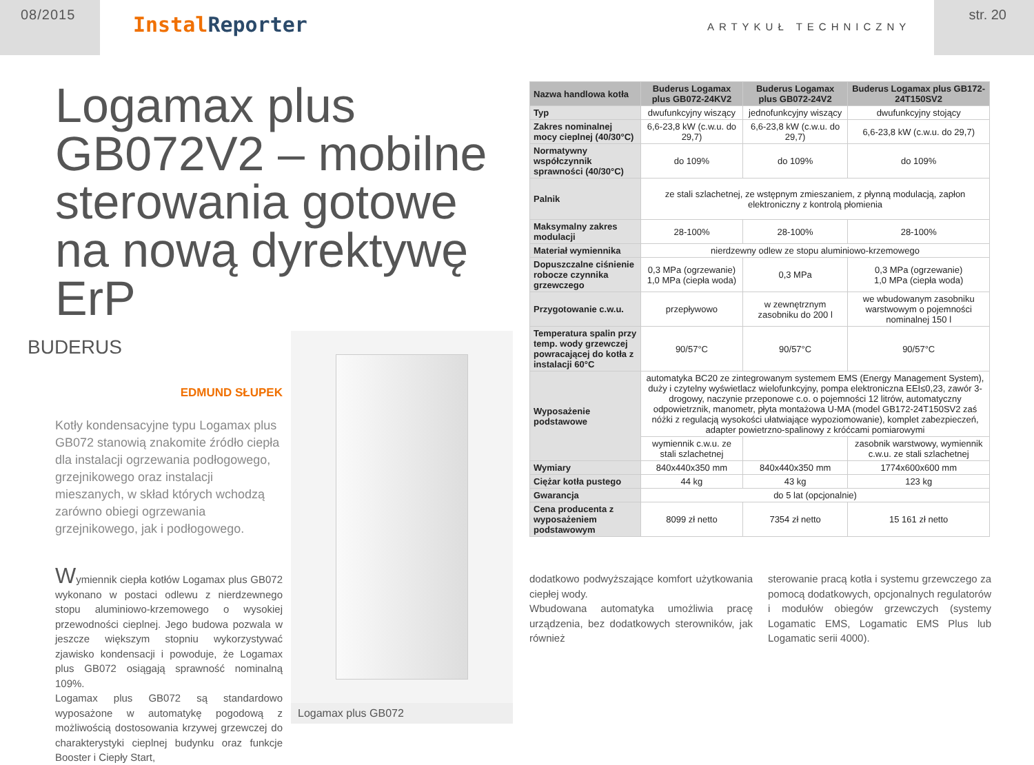08/2015
InstalReporter
ARTYKUŁ TECHNICZNY
str. 20
Logamax plus GB072V2 – mobilne sterowania gotowe na nową dyrektywę ErP
BUDERUS
EDMUND SŁUPEK
Kotły kondensacyjne typu Logamax plus GB072 stanowią znakomite źródło ciepła dla instalacji ogrzewania podłogowego, grzejnikowego oraz instalacji mieszanych, w skład których wchodzą zarówno obiegi ogrzewania grzejnikowego, jak i podłogowego.
Wymiennik ciepła kotłów Logamax plus GB072 wykonano w postaci odlewu z nierdzewnego stopu aluminiowo-krzemowego o wysokiej przewodności cieplnej. Jego budowa pozwala w jeszcze większym stopniu wykorzystywać zjawisko kondensacji i powoduje, że Logamax plus GB072 osiągają sprawność nominalną 109%.
Logamax plus GB072 są standardowo wyposażone w automatykę pogodową z możliwością dostosowania krzywej grzewczej do charakterystyki cieplnej budynku oraz funkcje Booster i Ciepły Start,
Logamax plus GB072
| Nazwa handlowa kotła | Buderus Logamax plus GB072-24KV2 | Buderus Logamax plus GB072-24V2 | Buderus Logamax plus GB172-24T150SV2 |
| --- | --- | --- | --- |
| Typ | dwufunkcyjny wiszący | jednofunkcyjny wiszący | dwufunkcyjny stojący |
| Zakres nominalnej mocy cieplnej (40/30°C) | 6,6-23,8 kW (c.w.u. do 29,7) | 6,6-23,8 kW (c.w.u. do 29,7) | 6,6-23,8 kW (c.w.u. do 29,7) |
| Normatywny współczynnik sprawności (40/30°C) | do 109% | do 109% | do 109% |
| Palnik | ze stali szlachetnej, ze wstępnym zmieszaniem, z płynną modulacją, zapłon elektroniczny z kontrolą płomienia | | |
| Maksymalny zakres modulacji | 28-100% | 28-100% | 28-100% |
| Materiał wymiennika | nierdzewny odlew ze stopu aluminiowo-krzemowego | | |
| Dopuszczalne ciśnienie robocze czynnika grzewczego | 0,3 MPa (ogrzewanie) 1,0 MPa (ciepła woda) | 0,3 MPa | 0,3 MPa (ogrzewanie) 1,0 MPa (ciepła woda) |
| Przygotowanie c.w.u. | przepływowo | w zewnętrznym zasobniku do 200 l | we wbudowanym zasobniku warstwowym o pojemności nominalnej 150 l |
| Temperatura spalin przy temp. wody grzewczej powracającej do kotła z instalacji 60°C | 90/57°C | 90/57°C | 90/57°C |
| Wyposażenie podstawowe | automatyka BC20 ze zintegrowanym systemem EMS (Energy Management System), duży i czytelny wyświetlacz wielofunkcyjny, pompa elektroniczna EEI≤0,23, zawór 3-drogowy, naczynie przeponowe c.o. o pojemności 12 litrów, automatyczny odpowietrznik, manometr, płyta montażowa U-MA (model GB172-24T150SV2 zaś nóżki z regulacją wysokości ułatwiające wypoziomowanie), komplet zabezpieczeń, adapter powietrzno-spalinowy z króćcami pomiarowymi | | |
| | wymiennik c.w.u. ze stali szlachetnej | | zasobnik warstwowy, wymiennik c.w.u. ze stali szlachetnej |
| Wymiary | 840x440x350 mm | 840x440x350 mm | 1774x600x600 mm |
| Ciężar kotła pustego | 44 kg | 43 kg | 123 kg |
| Gwarancja | do 5 lat (opcjonalnie) | | |
| Cena producenta z wyposażeniem podstawowym | 8099 zł netto | 7354 zł netto | 15 161 zł netto |
dodatkowo podwyższające komfort użytkowania ciepłej wody.
Wbudowana automatyka umożliwia pracę urządzenia, bez dodatkowych sterowników, jak również
sterowanie pracą kotła i systemu grzewczego za pomocą dodatkowych, opcjonalnych regulatorów i modułów obiegów grzewczych (systemy Logamatic EMS, Logamatic EMS Plus lub Logamatic serii 4000).